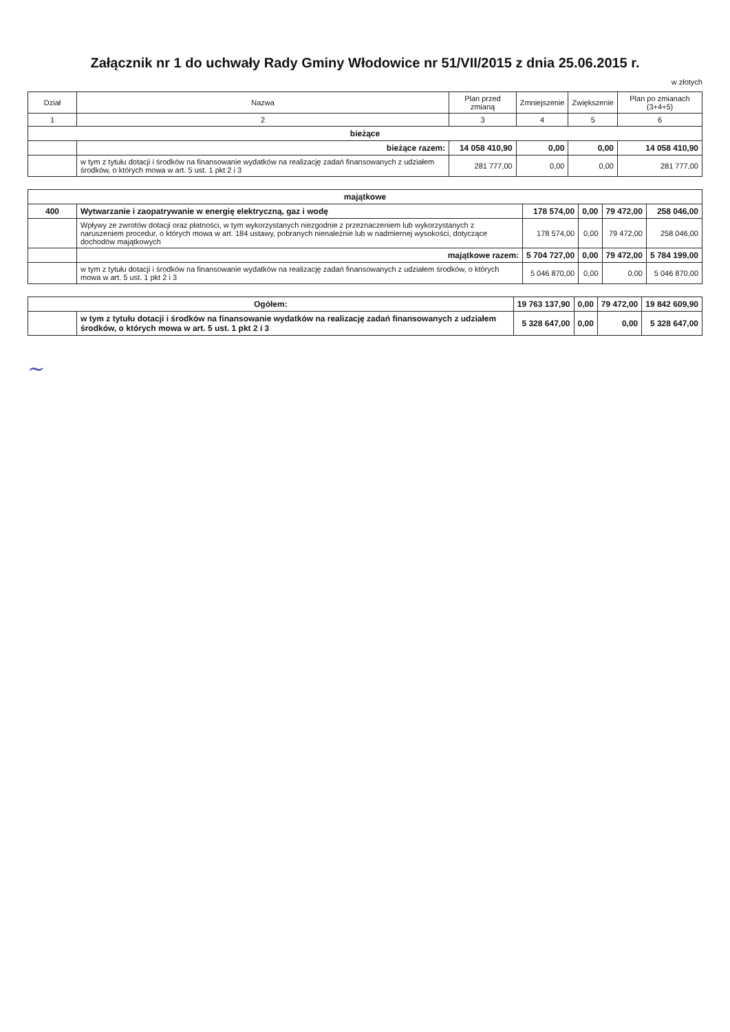Załącznik nr 1 do uchwały Rady Gminy Włodowice nr 51/VII/2015 z dnia 25.06.2015 r.
w złotych
| Dział | Nazwa | Plan przed zmianą | Zmniejszenie | Zwiększenie | Plan po zmianach (3+4+5) |
| --- | --- | --- | --- | --- | --- |
| 1 | 2 | 3 | 4 | 5 | 6 |
| bieżące | | | | | |
| | bieżące razem: | 14 058 410,90 | 0,00 | 0,00 | 14 058 410,90 |
| | w tym z tytułu dotacji i środków na finansowanie wydatków na realizację zadań finansowanych z udziałem środków, o których mowa w art. 5 ust. 1 pkt 2 i 3 | 281 777,00 | 0,00 | 0,00 | 281 777,00 |
| majątkowe | | | | | |
| 400 | Wytwarzanie i zaopatrywanie w energię elektryczną, gaz i wodę | 178 574,00 | 0,00 | 79 472,00 | 258 046,00 |
| | Wpływy ze zwrotów dotacji oraz płatności, w tym wykorzystanych niezgodnie z przeznaczeniem lub wykorzystanych z naruszeniem procedur, o których mowa w art. 184 ustawy, pobranych nienależnie lub w nadmiernej wysokości, dotyczące dochodów majątkowych | 178 574,00 | 0,00 | 79 472,00 | 258 046,00 |
| | majątkowe razem: | 5 704 727,00 | 0,00 | 79 472,00 | 5 784 199,00 |
| | w tym z tytułu dotacji i środków na finansowanie wydatków na realizację zadań finansowanych z udziałem środków, o których mowa w art. 5 ust. 1 pkt 2 i 3 | 5 046 870,00 | 0,00 | 0,00 | 5 046 870,00 |
| Ogółem: | | 19 763 137,90 | 0,00 | 79 472,00 | 19 842 609,90 |
| | w tym z tytułu dotacji i środków na finansowanie wydatków na realizację zadań finansowanych z udziałem środków, o których mowa w art. 5 ust. 1 pkt 2 i 3 | 5 328 647,00 | 0,00 | 0,00 | 5 328 647,00 |
~